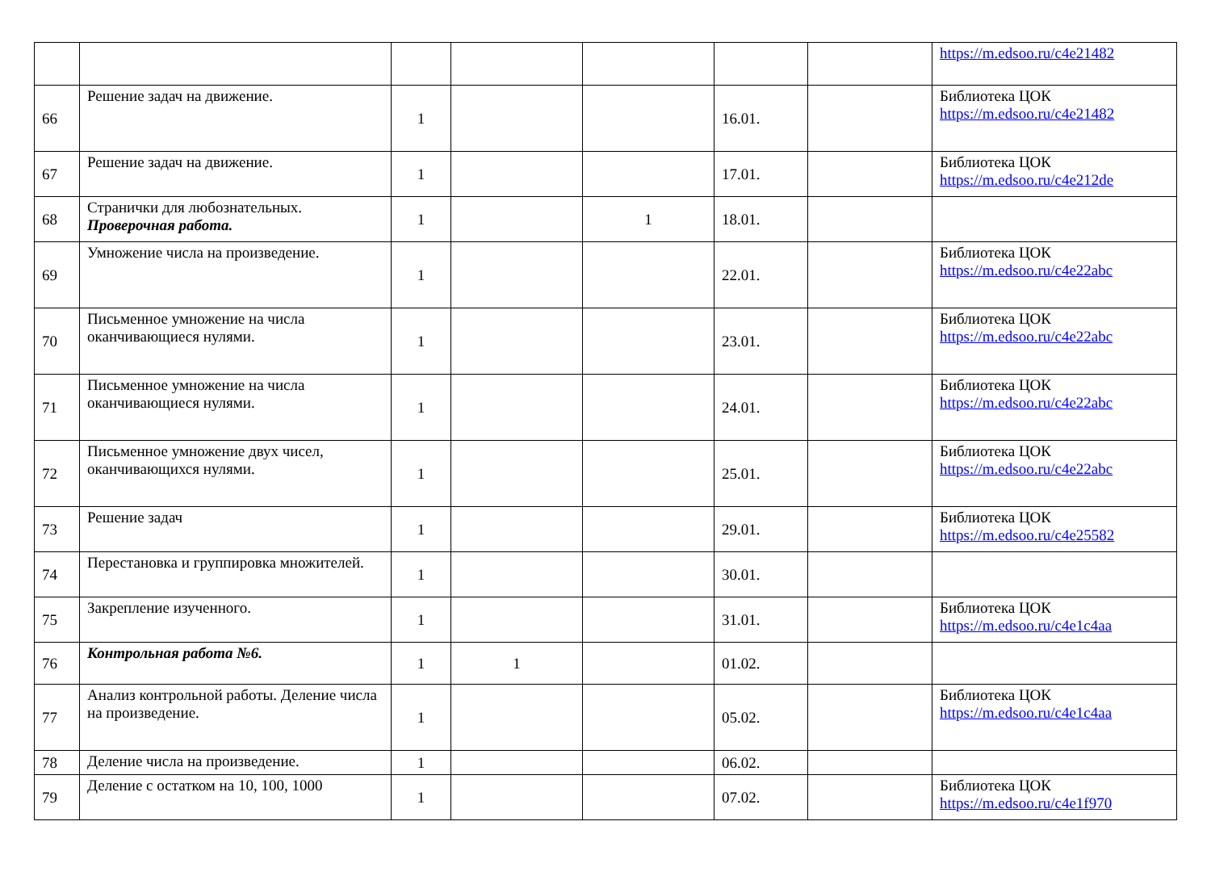| | | | | | | | https://m.edsoo.ru/c4e21482 |
| 66 | Решение задач на движение. | 1 | | | 16.01. | | Библиотека ЦОК https://m.edsoo.ru/c4e21482 |
| 67 | Решение задач на движение. | 1 | | | 17.01. | | Библиотека ЦОК https://m.edsoo.ru/c4e212de |
| 68 | Странички для любознательных. Проверочная работа. | 1 | | 1 | 18.01. | | |
| 69 | Умножение числа на произведение. | 1 | | | 22.01. | | Библиотека ЦОК https://m.edsoo.ru/c4e22abc |
| 70 | Письменное умножение на числа оканчивающиеся нулями. | 1 | | | 23.01. | | Библиотека ЦОК https://m.edsoo.ru/c4e22abc |
| 71 | Письменное умножение на числа оканчивающиеся нулями. | 1 | | | 24.01. | | Библиотека ЦОК https://m.edsoo.ru/c4e22abc |
| 72 | Письменное умножение двух чисел, оканчивающихся нулями. | 1 | | | 25.01. | | Библиотека ЦОК https://m.edsoo.ru/c4e22abc |
| 73 | Решение задач | 1 | | | 29.01. | | Библиотека ЦОК https://m.edsoo.ru/c4e25582 |
| 74 | Перестановка и группировка множителей. | 1 | | | 30.01. | | |
| 75 | Закрепление изученного. | 1 | | | 31.01. | | Библиотека ЦОК https://m.edsoo.ru/c4e1c4aa |
| 76 | Контрольная работа №6. | 1 | 1 | | 01.02. | | |
| 77 | Анализ контрольной работы. Деление числа на произведение. | 1 | | | 05.02. | | Библиотека ЦОК https://m.edsoo.ru/c4e1c4aa |
| 78 | Деление числа на произведение. | 1 | | | 06.02. | | |
| 79 | Деление с остатком на 10, 100, 1000 | 1 | | | 07.02. | | Библиотека ЦОК https://m.edsoo.ru/c4e1f970 |